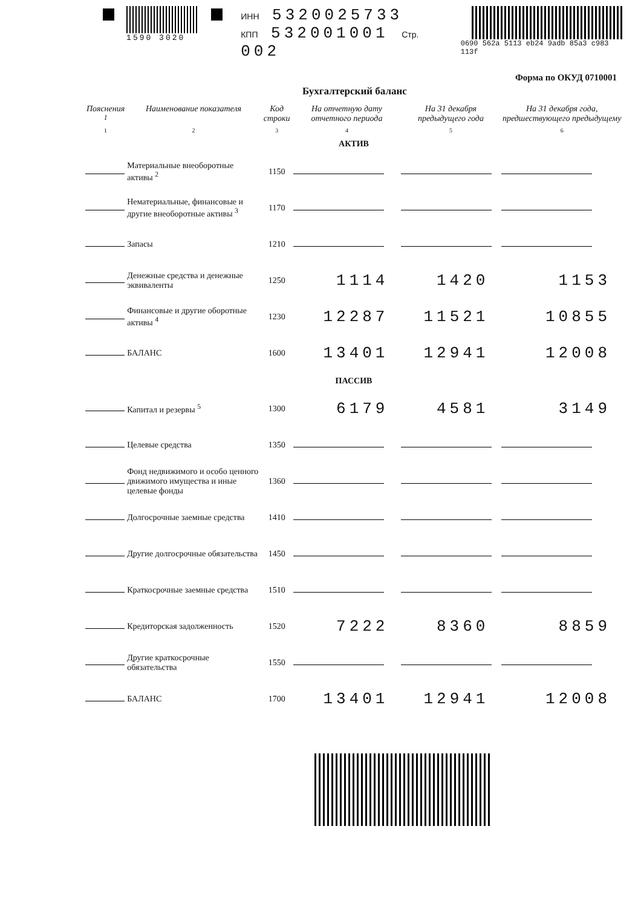1590 3020 ИНН 5320025733
КПП 532001001 Стр. 002
0690 562a 5113 eb24 9adb 85a3 c983 113f
Форма по ОКУД 0710001
Бухгалтерский баланс
| Пояснения <sup>1</sup> | Наименование показателя | Код строки | На отчетную дату отчетного периода | На 31 декабря предыдущего года | На 31 декабря года, предшествующего предыдущему |
| --- | --- | --- | --- | --- | --- |
| 1 | 2 | 3 | 4 | 5 | 6 |
| АКТИВ | | | | | |
| | Материальные внеоборотные активы <sup>2</sup> | 1150 | | | |
| | Нематериальные, финансовые и другие внеоборотные активы <sup>3</sup> | 1170 | | | |
| | Запасы | 1210 | | | |
| | Денежные средства и денежные эквиваленты | 1250 | 1114 | 1420 | 1153 |
| | Финансовые и другие оборотные активы <sup>4</sup> | 1230 | 12287 | 11521 | 10855 |
| | БАЛАНС | 1600 | 13401 | 12941 | 12008 |
| ПАССИВ | | | | | |
| | Капитал и резервы <sup>5</sup> | 1300 | 6179 | 4581 | 3149 |
| | Целевые средства | 1350 | | | |
| | Фонд недвижимого и особо ценного движимого имущества и иные целевые фонды | 1360 | | | |
| | Долгосрочные заемные средства | 1410 | | | |
| | Другие долгосрочные обязательства | 1450 | | | |
| | Краткосрочные заемные средства | 1510 | | | |
| | Кредиторская задолженность | 1520 | 7222 | 8360 | 8859 |
| | Другие краткосрочные обязательства | 1550 | | | |
| | БАЛАНС | 1700 | 13401 | 12941 | 12008 |